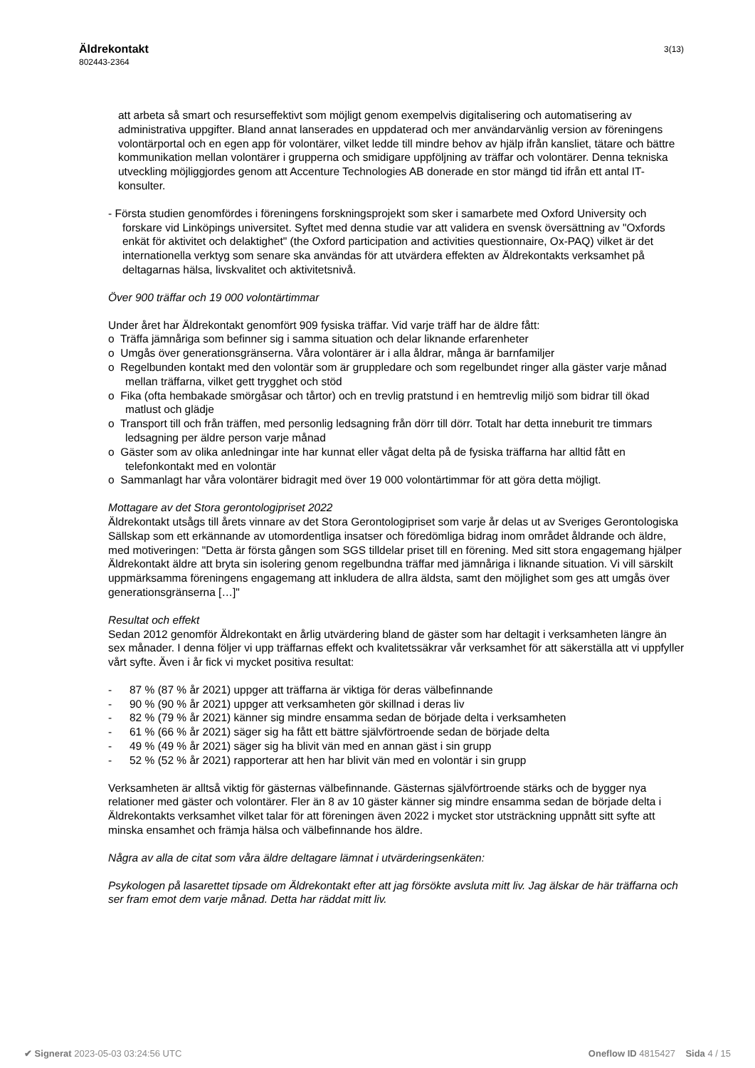Äldrekontakt
802443-2364
3(13)
att arbeta så smart och resurseffektivt som möjligt genom exempelvis digitalisering och automatisering av administrativa uppgifter. Bland annat lanserades en uppdaterad och mer användarvänlig version av föreningens volontärportal och en egen app för volontärer, vilket ledde till mindre behov av hjälp ifrån kansliet, tätare och bättre kommunikation mellan volontärer i grupperna och smidigare uppföljning av träffar och volontärer. Denna tekniska utveckling möjliggjordes genom att Accenture Technologies AB donerade en stor mängd tid ifrån ett antal IT-konsulter.
- Första studien genomfördes i föreningens forskningsprojekt som sker i samarbete med Oxford University och forskare vid Linköpings universitet. Syftet med denna studie var att validera en svensk översättning av "Oxfords enkät för aktivitet och delaktighet" (the Oxford participation and activities questionnaire, Ox-PAQ) vilket är det internationella verktyg som senare ska användas för att utvärdera effekten av Äldrekontakts verksamhet på deltagarnas hälsa, livskvalitet och aktivitetsnivå.
Över 900 träffar och 19 000 volontärtimmar
Under året har Äldrekontakt genomfört 909 fysiska träffar. Vid varje träff har de äldre fått:
o Träffa jämnåriga som befinner sig i samma situation och delar liknande erfarenheter
o Umgås över generationsgränserna. Våra volontärer är i alla åldrar, många är barnfamiljer
o Regelbunden kontakt med den volontär som är gruppledare och som regelbundet ringer alla gäster varje månad mellan träffarna, vilket gett trygghet och stöd
o Fika (ofta hembakade smörgåsar och tårtor) och en trevlig pratstund i en hemtrevlig miljö som bidrar till ökad matlust och glädje
o Transport till och från träffen, med personlig ledsagning från dörr till dörr. Totalt har detta inneburit tre timmars ledsagning per äldre person varje månad
o Gäster som av olika anledningar inte har kunnat eller vågat delta på de fysiska träffarna har alltid fått en telefonkontakt med en volontär
o Sammanlagt har våra volontärer bidragit med över 19 000 volontärtimmar för att göra detta möjligt.
Mottagare av det Stora gerontologipriset 2022
Äldrekontakt utsågs till årets vinnare av det Stora Gerontologipriset som varje år delas ut av Sveriges Gerontologiska Sällskap som ett erkännande av utomordentliga insatser och föredömliga bidrag inom området åldrande och äldre, med motiveringen: "Detta är första gången som SGS tilldelar priset till en förening. Med sitt stora engagemang hjälper Äldrekontakt äldre att bryta sin isolering genom regelbundna träffar med jämnåriga i liknande situation. Vi vill särskilt uppmärksamma föreningens engagemang att inkludera de allra äldsta, samt den möjlighet som ges att umgås över generationsgränserna […]"
Resultat och effekt
Sedan 2012 genomför Äldrekontakt en årlig utvärdering bland de gäster som har deltagit i verksamheten längre än sex månader. I denna följer vi upp träffarnas effekt och kvalitetssäkrar vår verksamhet för att säkerställa att vi uppfyller vårt syfte. Även i år fick vi mycket positiva resultat:
- 87 % (87 % år 2021) uppger att träffarna är viktiga för deras välbefinnande
- 90 % (90 % år 2021) uppger att verksamheten gör skillnad i deras liv
- 82 % (79 % år 2021) känner sig mindre ensamma sedan de började delta i verksamheten
- 61 % (66 % år 2021) säger sig ha fått ett bättre självförtroende sedan de började delta
- 49 % (49 % år 2021) säger sig ha blivit vän med en annan gäst i sin grupp
- 52 % (52 % år 2021) rapporterar att hen har blivit vän med en volontär i sin grupp
Verksamheten är alltså viktig för gästernas välbefinnande. Gästernas självförtroende stärks och de bygger nya relationer med gäster och volontärer. Fler än 8 av 10 gäster känner sig mindre ensamma sedan de började delta i Äldrekontakts verksamhet vilket talar för att föreningen även 2022 i mycket stor utsträckning uppnått sitt syfte att minska ensamhet och främja hälsa och välbefinnande hos äldre.
Några av alla de citat som våra äldre deltagare lämnat i utvärderingsenkäten:
Psykologen på lasarettet tipsade om Äldrekontakt efter att jag försökte avsluta mitt liv. Jag älskar de här träffarna och ser fram emot dem varje månad. Detta har räddat mitt liv.
✔ Signerat 2023-05-03 03:24:56 UTC Oneflow ID 4815427 Sida 4 / 15